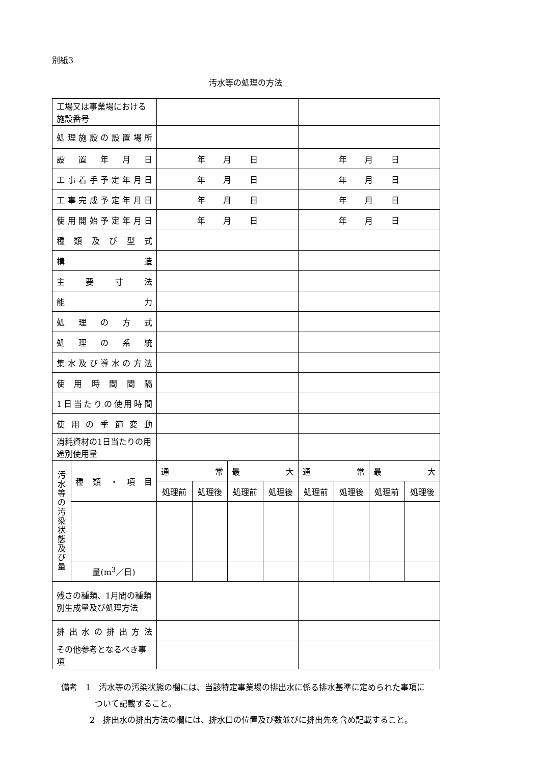別紙3
汚水等の処理の方法
| 工場又は事業場における施設番号 | | | | | | | | | |
| 処理施設の設置場所 | | | | | | | | | |
| 設 置 年 月 日 | | 年 月 日 | | | | 年 月 日 | | | |
| 工事着手予定年月日 | | 年 月 日 | | | | 年 月 日 | | | |
| 工事完成予定年月日 | | 年 月 日 | | | | 年 月 日 | | | |
| 使用開始予定年月日 | | 年 月 日 | | | | 年 月 日 | | | |
| 種 類 及 び 型 式 | | | | | | | | | |
| 構 造 | | | | | | | | | |
| 主 要 寸 法 | | | | | | | | | |
| 能 力 | | | | | | | | | |
| 処 理 の 方 式 | | | | | | | | | |
| 処 理 の 系 統 | | | | | | | | | |
| 集水及び導水の方法 | | | | | | | | | |
| 使 用 時 間 間 隔 | | | | | | | | | |
| 1日当たりの使用時間 | | | | | | | | | |
| 使 用 の 季 節 変 動 | | | | | | | | | |
| 消耗資材の1日当たりの用途別使用量 | | | | | | | | | |
| 汚 水 等 の 汚 染 状 態 及 び 量 | 種 類 ・ 項 目 | 通 常 | | 最 大 | | 通 常 | | 最 大 | |
| | | 処理前 | 処理後 | 処理前 | 処理後 | 処理前 | 処理後 | 処理前 | 処理後 |
| | 量(m<sup>3</sup>／日) | | | | | | | | |
| 残さの種類、1月間の種類別生成量及び処理方法 | | | | | | | | | |
| 排 出 水 の 排 出 方 法 | | | | | | | | | |
| その他参考となるべき事項 | | | | | | | | | |
備考　1　汚水等の汚染状態の欄には、当該特定事業場の排出水に係る排水基準に定められた事項に
ついて記載すること。
2　排出水の排出方法の欄には、排水口の位置及び数並びに排出先を含め記載すること。